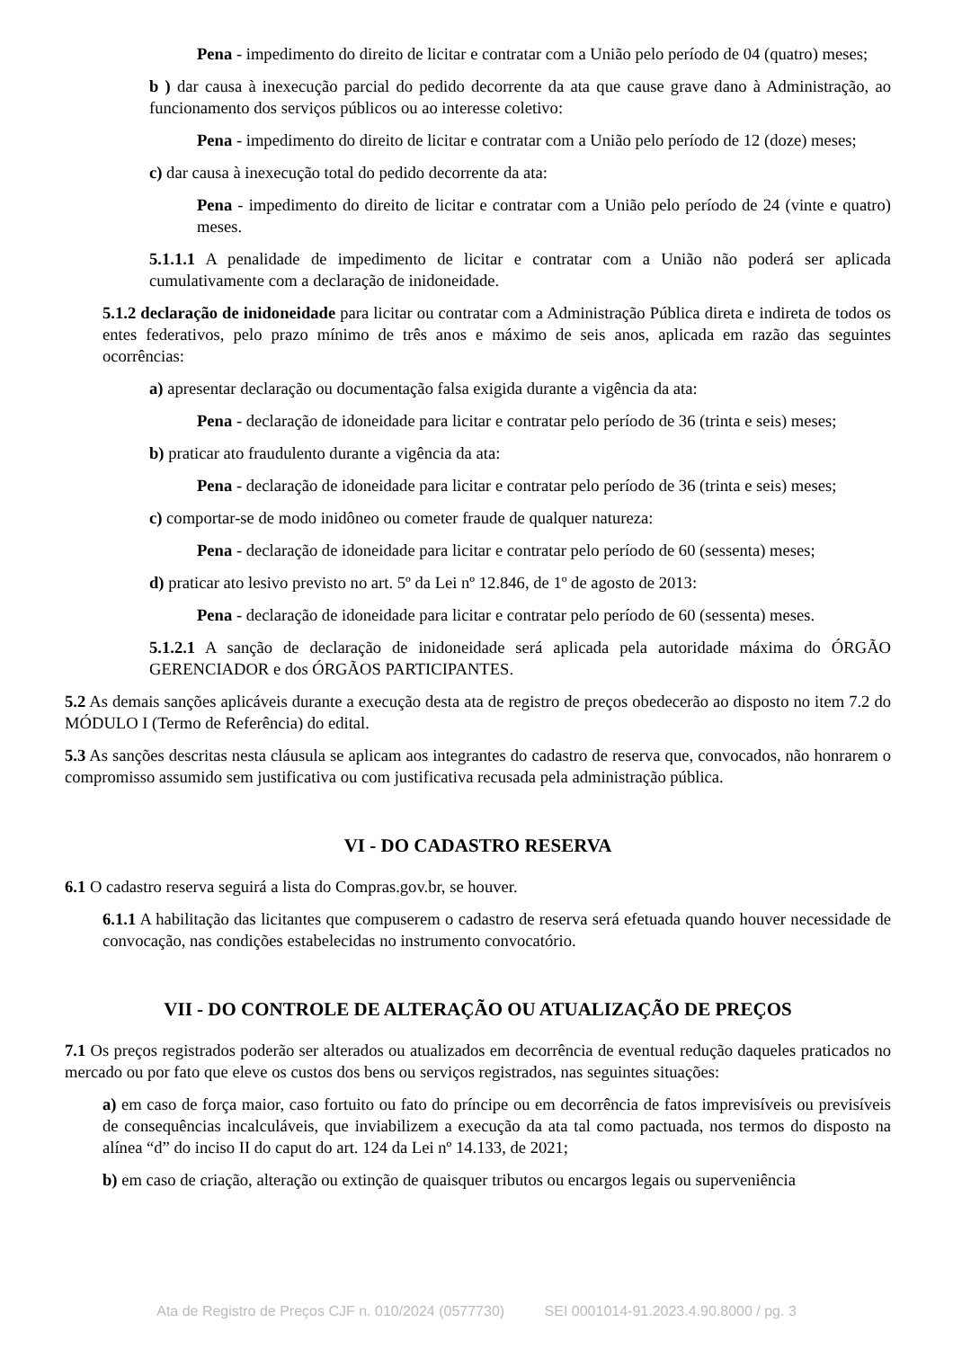Pena - impedimento do direito de licitar e contratar com a União pelo período de 04 (quatro) meses;
b ) dar causa à inexecução parcial do pedido decorrente da ata que cause grave dano à Administração, ao funcionamento dos serviços públicos ou ao interesse coletivo:
Pena - impedimento do direito de licitar e contratar com a União pelo período de 12 (doze) meses;
c) dar causa à inexecução total do pedido decorrente da ata:
Pena - impedimento do direito de licitar e contratar com a União pelo período de 24 (vinte e quatro) meses.
5.1.1.1 A penalidade de impedimento de licitar e contratar com a União não poderá ser aplicada cumulativamente com a declaração de inidoneidade.
5.1.2 declaração de inidoneidade para licitar ou contratar com a Administração Pública direta e indireta de todos os entes federativos, pelo prazo mínimo de três anos e máximo de seis anos, aplicada em razão das seguintes ocorrências:
a) apresentar declaração ou documentação falsa exigida durante a vigência da ata:
Pena - declaração de idoneidade para licitar e contratar pelo período de 36 (trinta e seis) meses;
b) praticar ato fraudulento durante a vigência da ata:
Pena - declaração de idoneidade para licitar e contratar pelo período de 36 (trinta e seis) meses;
c) comportar-se de modo inidôneo ou cometer fraude de qualquer natureza:
Pena - declaração de idoneidade para licitar e contratar pelo período de 60 (sessenta) meses;
d) praticar ato lesivo previsto no art. 5º da Lei nº 12.846, de 1º de agosto de 2013:
Pena - declaração de idoneidade para licitar e contratar pelo período de 60 (sessenta) meses.
5.1.2.1 A sanção de declaração de inidoneidade será aplicada pela autoridade máxima do ÓRGÃO GERENCIADOR e dos ÓRGÃOS PARTICIPANTES.
5.2 As demais sanções aplicáveis durante a execução desta ata de registro de preços obedecerão ao disposto no item 7.2 do MÓDULO I (Termo de Referência) do edital.
5.3 As sanções descritas nesta cláusula se aplicam aos integrantes do cadastro de reserva que, convocados, não honrarem o compromisso assumido sem justificativa ou com justificativa recusada pela administração pública.
VI - DO CADASTRO RESERVA
6.1 O cadastro reserva seguirá a lista do Compras.gov.br, se houver.
6.1.1 A habilitação das licitantes que compuserem o cadastro de reserva será efetuada quando houver necessidade de convocação, nas condições estabelecidas no instrumento convocatório.
VII - DO CONTROLE DE ALTERAÇÃO OU ATUALIZAÇÃO DE PREÇOS
7.1 Os preços registrados poderão ser alterados ou atualizados em decorrência de eventual redução daqueles praticados no mercado ou por fato que eleve os custos dos bens ou serviços registrados, nas seguintes situações:
a) em caso de força maior, caso fortuito ou fato do príncipe ou em decorrência de fatos imprevisíveis ou previsíveis de consequências incalculáveis, que inviabilizem a execução da ata tal como pactuada, nos termos do disposto na alínea “d” do inciso II do caput do art. 124 da Lei nº 14.133, de 2021;
b) em caso de criação, alteração ou extinção de quaisquer tributos ou encargos legais ou superveniência
Ata de Registro de Preços CJF n. 010/2024 (0577730) SEI 0001014-91.2023.4.90.8000 / pg. 3